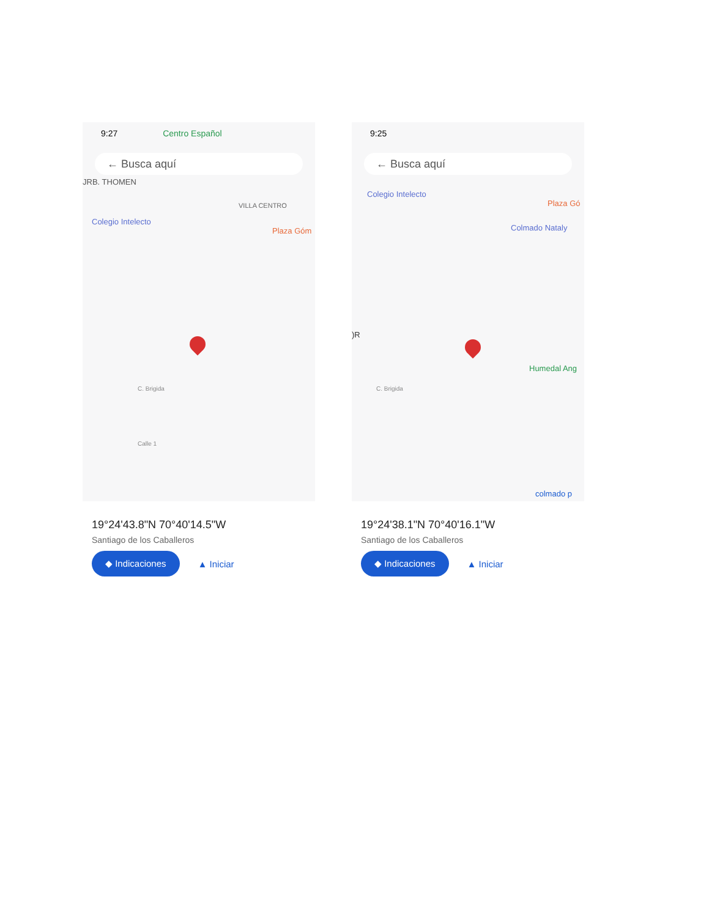9:27 Centro Español
← Busca aquí
JRB. THOMEN
VILLA CENTRO
Colegio Intelecto
Plaza Góm
C. Brigida
Calle 1
19°24'43.8"N 70°40'14.5"W
Santiago de los Caballeros
◆ Indicaciones ▲ Iniciar
9:25
← Busca aquí
Colegio Intelecto
Plaza Gó
Colmado Nataly
)R
Humedal Ang
C. Brigida
colmado p
19°24'38.1"N 70°40'16.1"W
Santiago de los Caballeros
◆ Indicaciones ▲ Iniciar